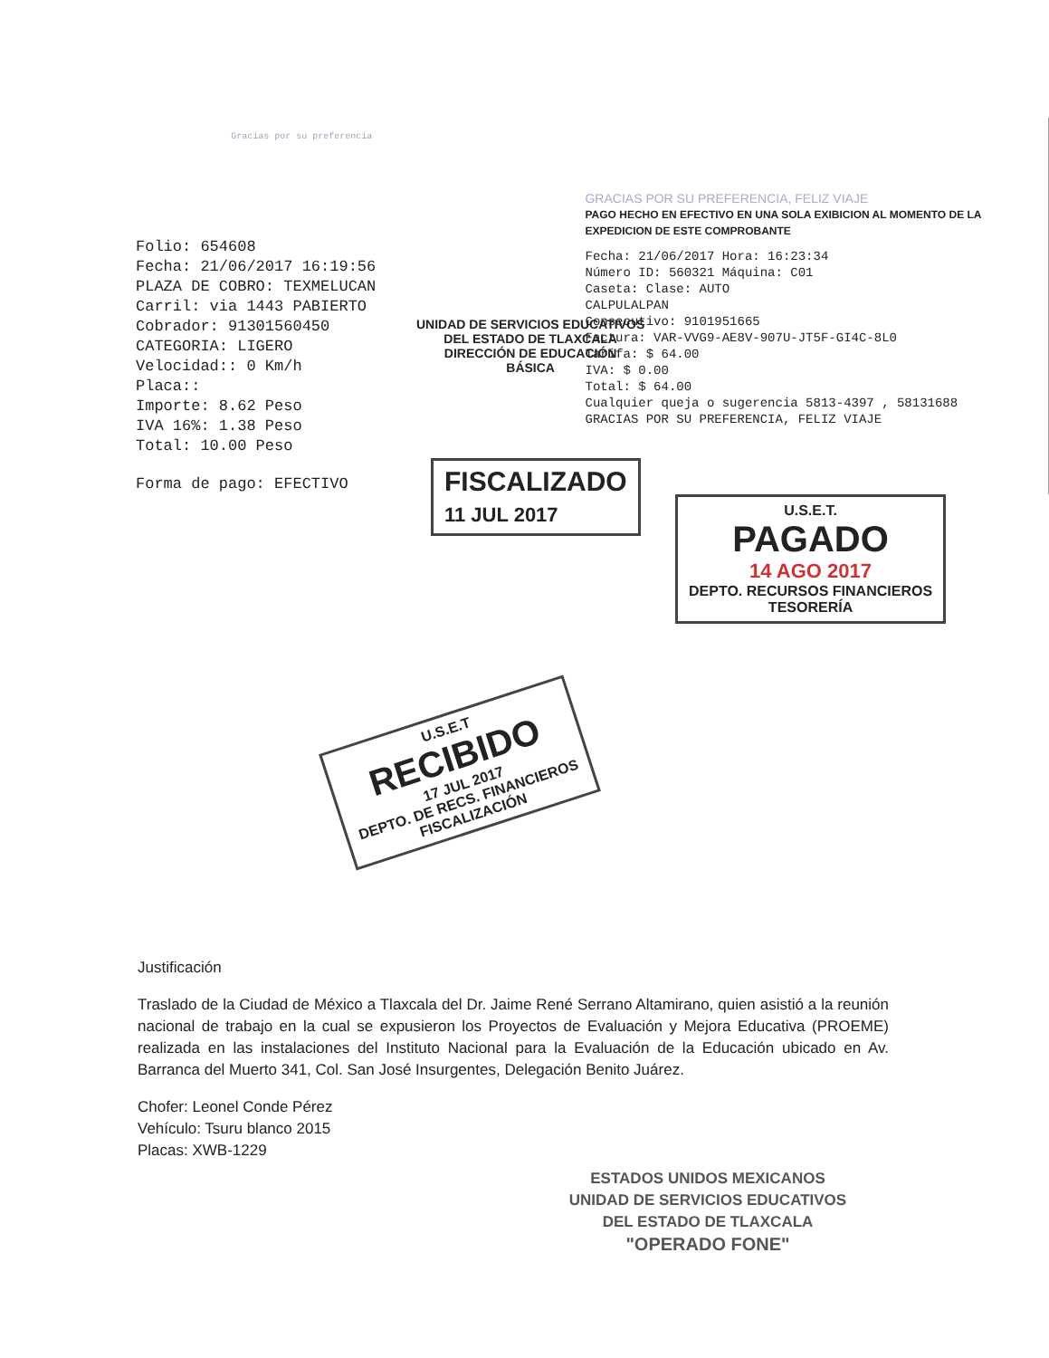Gracias por su preferencia
Folio: 654608
Fecha: 21/06/2017 16:19:56
PLAZA DE COBRO: TEXMELUCAN
Carril: via 1443 PABIERTO
Cobrador: 91301560450
CATEGORIA: LIGERO
Velocidad:: 0 Km/h
Placa::
Importe: 8.62 Peso
IVA 16%: 1.38 Peso
Total: 10.00 Peso
Forma de pago: EFECTIVO
GRACIAS POR SU PREFERENCIA, FELIZ VIAJE
PAGO HECHO EN EFECTIVO EN UNA SOLA EXIBICION AL MOMENTO DE LA EXPEDICION DE ESTE COMPROBANTE
Fecha: 21/06/2017 Hora: 16:23:34
Número ID: 560321 Máquina: C01
Caseta: Clase: AUTO
CALPULALPAN
Consecutivo: 9101951665
Factura: VAR-VVG9-AE8V-907U-JT5F-GI4C-8L0
Tarifa: $ 64.00
IVA: $ 0.00
Total: $ 64.00
Cualquier queja o sugerencia 5813-4397 , 58131688
GRACIAS POR SU PREFERENCIA, FELIZ VIAJE
UNIDAD DE SERVICIOS EDUCATIVOS
DEL ESTADO DE TLAXCALA
DIRECCIÓN DE EDUCACIÓN
BÁSICA
FISCALIZADO
11 JUL 2017
U.S.E.T.
PAGADO
14 AGO 2017
DEPTO. RECURSOS FINANCIEROS
TESORERÍA
U.S.E.T
RECIBIDO
17 JUL 2017
DEPTO. DE RECS. FINANCIEROS
FISCALIZACIÓN
Justificación
Traslado de la Ciudad de México a Tlaxcala del Dr. Jaime René Serrano Altamirano, quien asistió a la reunión nacional de trabajo en la cual se expusieron los Proyectos de Evaluación y Mejora Educativa (PROEME) realizada en las instalaciones del Instituto Nacional para la Evaluación de la Educación ubicado en Av. Barranca del Muerto 341, Col. San José Insurgentes, Delegación Benito Juárez.
Chofer: Leonel Conde Pérez
Vehículo: Tsuru blanco 2015
Placas: XWB-1229
ESTADOS UNIDOS MEXICANOS
UNIDAD DE SERVICIOS EDUCATIVOS
DEL ESTADO DE TLAXCALA
"OPERADO FONE"